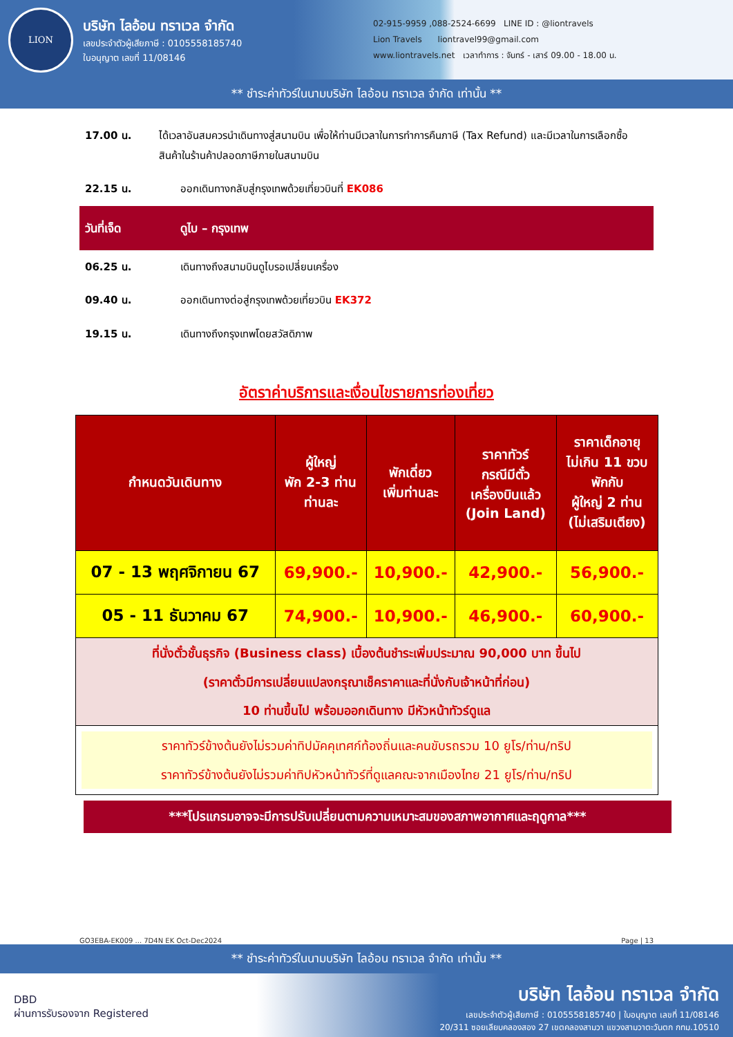LION
บริษัท ไลอ้อน ทราเวล จำกัด
เลขประจำตัวผู้เสียภาษี : 0105558185740
ใบอนุญาต เลขที่ 11/08146
02-915-9959 ,088-2524-6699 LINE ID : @liontravels
Lion Travels liontravel99@gmail.com
www.liontravels.net เวลาทำการ : จันทร์ - เสาร์ 09.00 - 18.00 น.
** ชำระค่าทัวร์ในนามบริษัท ไลอ้อน ทราเวล จำกัด เท่านั้น **
17.00 น. ได้เวลาอันสมควรนำเดินทางสู่สนามบิน เพื่อให้ท่านมีเวลาในการทำการคืนภาษี (Tax Refund) และมีเวลาในการเลือกซื้อสินค้าในร้านค้าปลอดภาษีภายในสนามบิน
22.15 น. ออกเดินทางกลับสู่กรุงเทพด้วยเที่ยวบินที่ EK086
วันที่เจ็ด ดูไบ – กรุงเทพ
06.25 น. เดินทางถึงสนามบินดูไบรอเปลี่ยนเครื่อง
09.40 น. ออกเดินทางต่อสู่กรุงเทพด้วยเที่ยวบิน EK372
19.15 น. เดินทางถึงกรุงเทพโดยสวัสดิภาพ
อัตราค่าบริการและเงื่อนไขรายการท่องเที่ยว
| กำหนดวันเดินทาง | ผู้ใหญ่ พัก 2-3 ท่าน ท่านละ | พักเดี่ยว เพิ่มท่านละ | ราคาทัวร์ กรณีมีตั๋ว เครื่องบินแล้ว (Join Land) | ราคาเด็กอายุ ไม่เกิน 11 ขวบ พักกับ ผู้ใหญ่ 2 ท่าน (ไม่เสริมเตียง) |
| --- | --- | --- | --- | --- |
| 07 - 13 พฤศจิกายน 67 | 69,900.- | 10,900.- | 42,900.- | 56,900.- |
| 05 - 11 ธันวาคม 67 | 74,900.- | 10,900.- | 46,900.- | 60,900.- |
| ที่นั่งตั๋วชั้นธุรกิจ (Business class) เบื้องต้นชำระเพิ่มประมาณ 90,000 บาท ขึ้นไป (ราคาตั๋วมีการเปลี่ยนแปลงกรุณาเช็คราคาและที่นั่งกับเจ้าหน้าที่ก่อน) 10 ท่านขึ้นไป พร้อมออกเดินทาง มีหัวหน้าทัวร์ดูแล | | | | |
| ราคาทัวร์ข้างต้นยังไม่รวมค่าทิปมัคคุเทศก์ท้องถิ่นและคนขับรถรวม 10 ยูโร/ท่าน/ทริป ราคาทัวร์ข้างต้นยังไม่รวมค่าทิปหัวหน้าทัวร์ที่ดูแลคณะจากเมืองไทย 21 ยูโร/ท่าน/ทริป | | | | |
***โปรแกรมอาจจะมีการปรับเปลี่ยนตามความเหมาะสมของสภาพอากาศและฤดูกาล***
GO3EBA-EK009 ... 7D4N EK Oct-Dec2024 Page | 13
** ชำระค่าทัวร์ในนามบริษัท ไลอ้อน ทราเวล จำกัด เท่านั้น **
DBD
ผ่านการรับรองจาก Registered
บริษัท ไลอ้อน ทราเวล จำกัด
เลขประจำตัวผู้เสียภาษี : 0105558185740 | ใบอนุญาต เลขที่ 11/08146
20/311 ซอยเลียบคลองสอง 27 เขตคลองสามวา แขวงสามวาตะวันตก กทม.10510